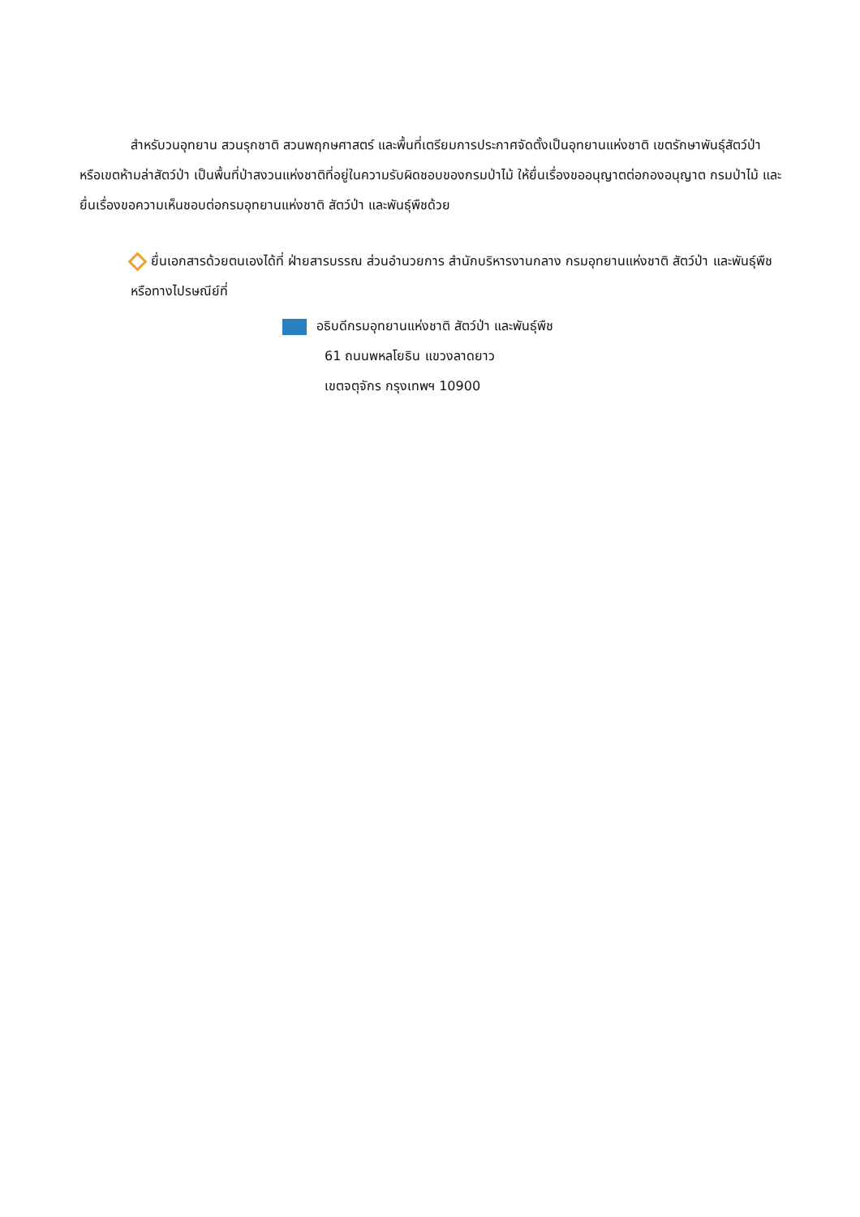สำหรับวนอุทยาน สวนรุกชาติ สวนพฤกษศาสตร์ และพื้นที่เตรียมการประกาศจัดตั้งเป็นอุทยานแห่งชาติ เขตรักษาพันธุ์สัตว์ป่า หรือเขตห้ามล่าสัตว์ป่า เป็นพื้นที่ป่าสงวนแห่งชาติที่อยู่ในความรับผิดชอบของกรมป่าไม้ ให้ยื่นเรื่องขออนุญาตต่อกองอนุญาต กรมป่าไม้ และยื่นเรื่องขอความเห็นชอบต่อกรมอุทยานแห่งชาติ สัตว์ป่า และพันธุ์พืชด้วย
ยื่นเอกสารด้วยตนเองได้ที่ ฝ่ายสารบรรณ ส่วนอำนวยการ สำนักบริหารงานกลาง กรมอุทยานแห่งชาติ สัตว์ป่า และพันธุ์พืช หรือทางไปรษณีย์ที่
อธิบดีกรมอุทยานแห่งชาติ สัตว์ป่า และพันธุ์พืช
61 ถนนพหลโยธิน แขวงลาดยาว
เขตจตุจักร กรุงเทพฯ 10900